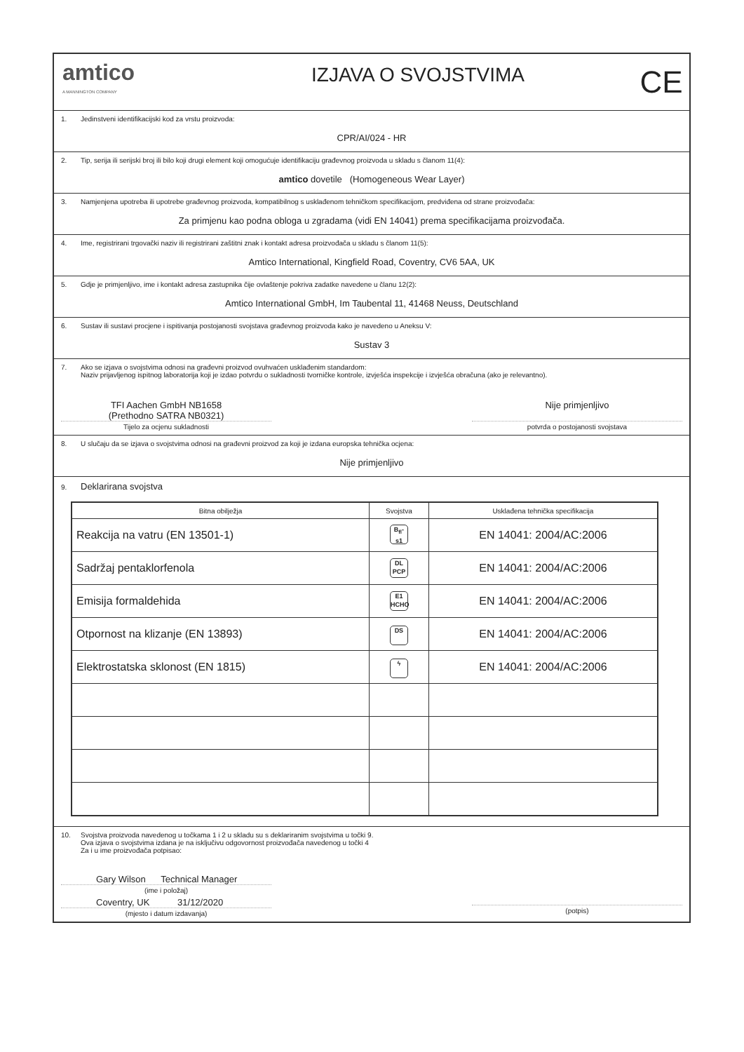amtico
A MANNINGTON COMPANY
IZJAVA O SVOJSTVIMA
CE
1. Jedinstveni identifikacijski kod za vrstu proizvoda:
CPR/AI/024 - HR
2. Tip, serija ili serijski broj ili bilo koji drugi element koji omogućuje identifikaciju građevnog proizvoda u skladu s članom 11(4):
amtico dovetile (Homogeneous Wear Layer)
3. Namjenjena upotreba ili upotrebe građevnog proizvoda, kompatibilnog s usklađenom tehničkom specifikacijom, predviđena od strane proizvođača:
Za primjenu kao podna obloga u zgradama (vidi EN 14041) prema specifikacijama proizvođača.
4. Ime, registrirani trgovački naziv ili registrirani zaštitni znak i kontakt adresa proizvođača u skladu s članom 11(5):
Amtico International, Kingfield Road, Coventry, CV6 5AA, UK
5. Gdje je primjenljivo, ime i kontakt adresa zastupnika čije ovlaštenje pokriva zadatke navedene u članu 12(2):
Amtico International GmbH, Im Taubental 11, 41468 Neuss, Deutschland
6. Sustav ili sustavi procjene i ispitivanja postojanosti svojstava građevnog proizvoda kako je navedeno u Aneksu V:
Sustav 3
7. Ako se izjava o svojstvima odnosi na građevni proizvod ovuhvaćen usklađenim standardom:
Naziv prijavljenog ispitnog laboratorija koji je izdao potvrdu o sukladnosti tvorničke kontrole, izvješća inspekcije i izvješća obračuna (ako je relevantno).
TFI Aachen GmbH NB1658
(Prethodno SATRA NB0321)
Tijelo za ocjenu sukladnosti
Nije primjenljivo
potvrda o postojanosti svojstava
8. U slučaju da se izjava o svojstvima odnosi na građevni proizvod za koji je izdana europska tehnička ocjena:
Nije primjenljivo
9. Deklarirana svojstva
| Bitna obilježja | Svojstva | Usklađena tehnička specifikacija |
| --- | --- | --- |
| Reakcija na vatru (EN 13501-1) | B<sub>fl</sub>-s1 | EN 14041: 2004/AC:2006 |
| Sadržaj pentaklorfenola | DL PCP | EN 14041: 2004/AC:2006 |
| Emisija formaldehida | E1 HCHO | EN 14041: 2004/AC:2006 |
| Otpornost na klizanje (EN 13893) | DS | EN 14041: 2004/AC:2006 |
| Elektrostatska sklonost (EN 1815) | ϟ | EN 14041: 2004/AC:2006 |
10. Svojstva proizvoda navedenog u točkama 1 i 2 u skladu su s deklariranim svojstvima u točki 9.
Ova izjava o svojstvima izdana je na isključivu odgovornost proizvođača navedenog u točki 4
Za i u ime proizvođača potpisao:
Gary Wilson Technical Manager
(ime i položaj)
Coventry, UK 31/12/2020
(mjesto i datum izdavanja)
(potpis)